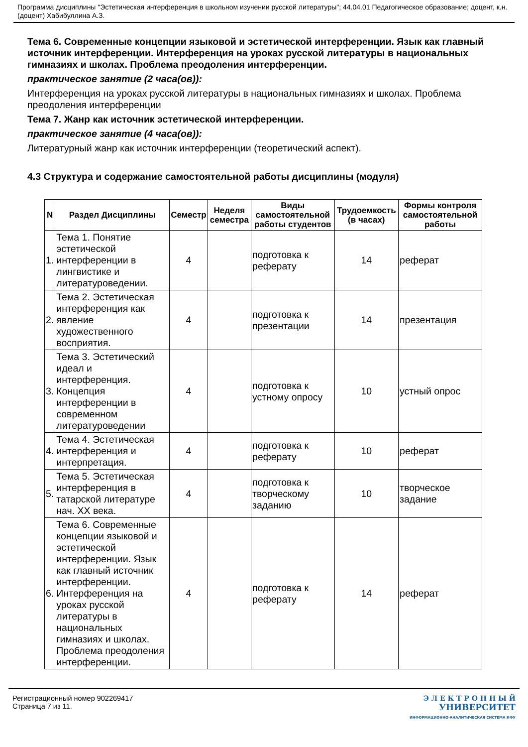Программа дисциплины "Эстетическая интерференция в школьном изучении русской литературы"; 44.04.01 Педагогическое образование; доцент, к.н. (доцент) Хабибуллина А.З.
Тема 6. Современные концепции языковой и эстетической интерференции. Язык как главный источник интерференции. Интерференция на уроках русской литературы в национальных гимназиях и школах. Проблема преодоления интерференции.
практическое занятие (2 часа(ов)):
Интерференция на уроках русской литературы в национальных гимназиях и школах. Проблема преодоления интерференции
Тема 7. Жанр как источник эстетической интерференции.
практическое занятие (4 часа(ов)):
Литературный жанр как источник интерференции (теоретический аспект).
4.3 Структура и содержание самостоятельной работы дисциплины (модуля)
| N | Раздел Дисциплины | Семестр | Неделя семестра | Виды самостоятельной работы студентов | Трудоемкость (в часах) | Формы контроля самостоятельной работы |
| --- | --- | --- | --- | --- | --- | --- |
| 1. | Тема 1. Понятие эстетической интерференции в лингвистике и литературоведении. | 4 | | подготовка к реферату | 14 | реферат |
| 2. | Тема 2. Эстетическая интерференция как явление художественного восприятия. | 4 | | подготовка к презентации | 14 | презентация |
| 3. | Тема 3. Эстетический идеал и интерференция. Концепция интерференции в современном литературоведении | 4 | | подготовка к устному опросу | 10 | устный опрос |
| 4. | Тема 4. Эстетическая интерференция и интерпретация. | 4 | | подготовка к реферату | 10 | реферат |
| 5. | Тема 5. Эстетическая интерференция в татарской литературе нач. XX века. | 4 | | подготовка к творческому заданию | 10 | творческое задание |
| 6. | Тема 6. Современные концепции языковой и эстетической интерференции. Язык как главный источник интерференции. Интерференция на уроках русской литературы в национальных гимназиях и школах. Проблема преодоления интерференции. | 4 | | подготовка к реферату | 14 | реферат |
Регистрационный номер 902269417
Страница 7 из 11.
Э Л Е К Т Р О Н Н Ы Й
УНИВЕРСИТЕТ
ИНФОРМАЦИОННО-АНАЛИТИЧЕСКАЯ СИСТЕМА КФУ